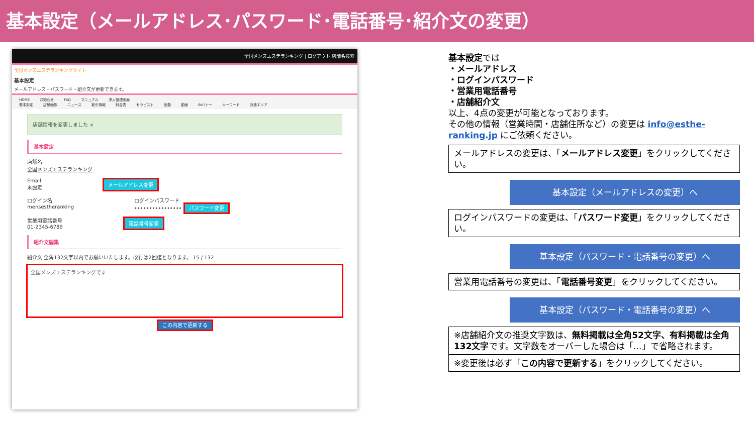基本設定（メールアドレス･パスワード･電話番号･紹介文の変更）
全国メンズエステランキング | ログアウト 店舗名検索
全国メンズエステランキングサイト
基本設定
メールアドレス・パスワード・紹介文が更新できます。
HOME お知らせ FAQ マニュアル 求人管理画面
基本設定 店舗画像 ニュース 割引情報 料金表 セラピスト 出勤 動画 INバナー キーワード 派遣エリア
店舗情報を変更しました ×
基本設定
店舗名
全国メンズエステランキング
Email
未設定
メールアドレス変更
ログイン名
mensestheranking
ログインパスワード
•••••••••••••••• パスワード変更
営業用電話番号
01-2345-6789
電話番号変更
紹介文編集
紹介文 全角132文字以内でお願いいたします。改行は2回迄となります。 15 / 132
全国メンズエステランキングです
この内容で更新する
基本設定では
・メールアドレス
・ログインパスワード
・営業用電話番号
・店舗紹介文
以上、4点の変更が可能となっております。
その他の情報（営業時間・店舗住所など）の変更は info@esthe-ranking.jp にご依頼ください。
メールアドレスの変更は、「メールアドレス変更」をクリックしてください。
基本設定（メールアドレスの変更）へ
ログインパスワードの変更は、「パスワード変更」をクリックしてください。
基本設定（パスワード・電話番号の変更）へ
営業用電話番号の変更は、「電話番号変更」をクリックしてください。
基本設定（パスワード・電話番号の変更）へ
※店舗紹介文の推奨文字数は、無料掲載は全角52文字、有料掲載は全角132文字です。文字数をオーバーした場合は「…」で省略されます。
※変更後は必ず「この内容で更新する」をクリックしてください。